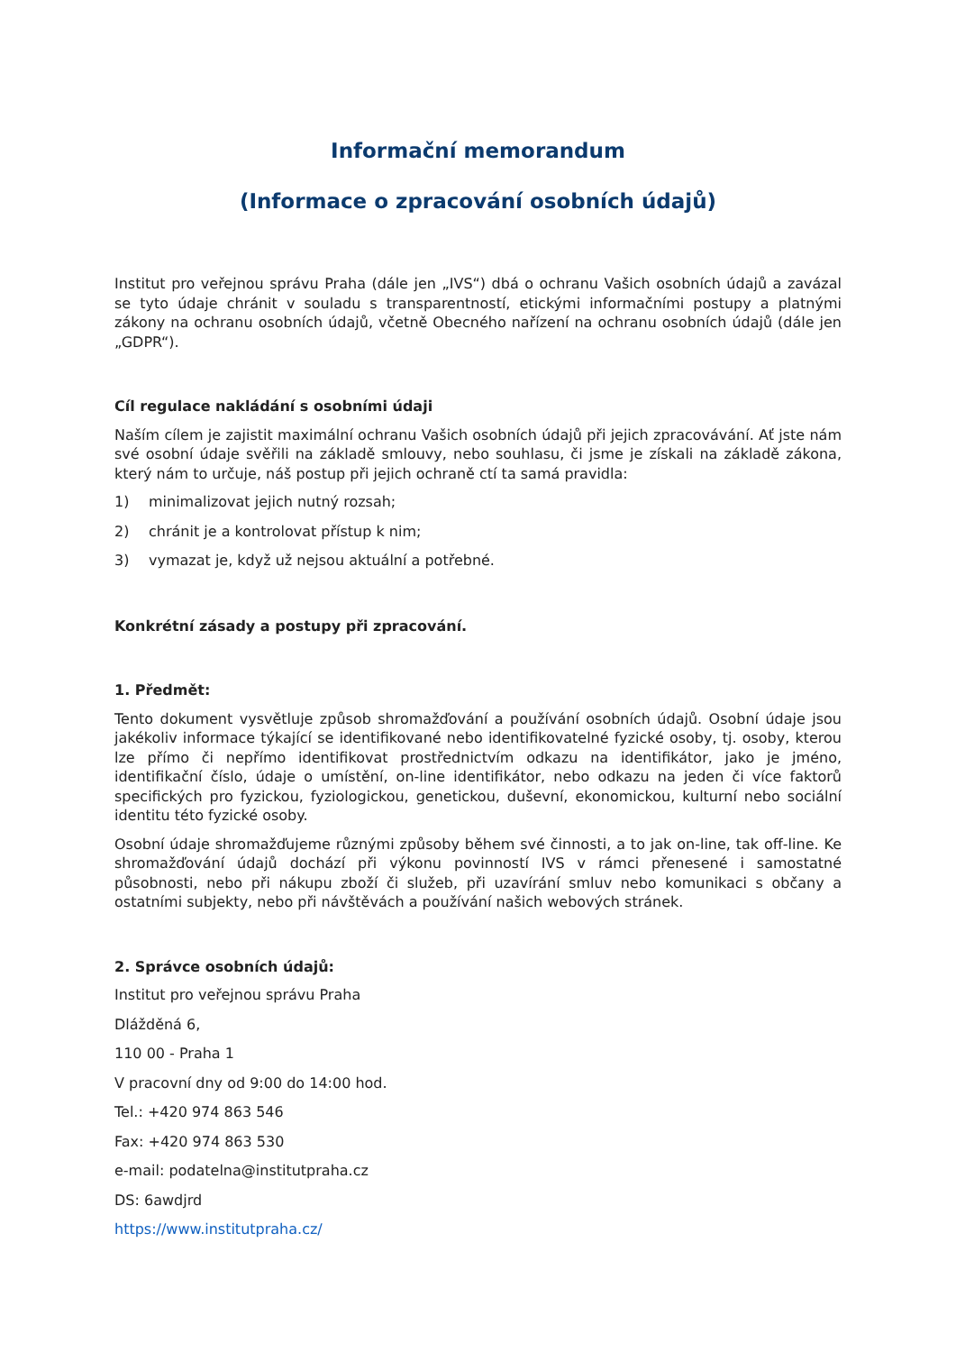Informační memorandum
(Informace o zpracování osobních údajů)
Institut pro veřejnou správu Praha (dále jen „IVS“) dbá o ochranu Vašich osobních údajů a zavázal se tyto údaje chránit v souladu s transparentností, etickými informačními postupy a platnými zákony na ochranu osobních údajů, včetně Obecného nařízení na ochranu osobních údajů (dále jen „GDPR“).
Cíl regulace nakládání s osobními údaji
Naším cílem je zajistit maximální ochranu Vašich osobních údajů při jejich zpracovávání. Ať jste nám své osobní údaje svěřili na základě smlouvy, nebo souhlasu, či jsme je získali na základě zákona, který nám to určuje, náš postup při jejich ochraně ctí ta samá pravidla:
1) minimalizovat jejich nutný rozsah;
2) chránit je a kontrolovat přístup k nim;
3) vymazat je, když už nejsou aktuální a potřebné.
Konkrétní zásady a postupy při zpracování.
1. Předmět:
Tento dokument vysvětluje způsob shromažďování a používání osobních údajů. Osobní údaje jsou jakékoliv informace týkající se identifikované nebo identifikovatelné fyzické osoby, tj. osoby, kterou lze přímo či nepřímo identifikovat prostřednictvím odkazu na identifikátor, jako je jméno, identifikační číslo, údaje o umístění, on-line identifikátor, nebo odkazu na jeden či více faktorů specifických pro fyzickou, fyziologickou, genetickou, duševní, ekonomickou, kulturní nebo sociální identitu této fyzické osoby.
Osobní údaje shromažďujeme různými způsoby během své činnosti, a to jak on-line, tak off-line. Ke shromažďování údajů dochází při výkonu povinností IVS v rámci přenesené i samostatné působnosti, nebo při nákupu zboží či služeb, při uzavírání smluv nebo komunikaci s občany a ostatními subjekty, nebo při návštěvách a používání našich webových stránek.
2. Správce osobních údajů:
Institut pro veřejnou správu Praha
Dlážděná 6,
110 00 - Praha 1
V pracovní dny od 9:00 do 14:00 hod.
Tel.: +420 974 863 546
Fax: +420 974 863 530
e-mail: podatelna@institutpraha.cz
DS: 6awdjrd
https://www.institutpraha.cz/